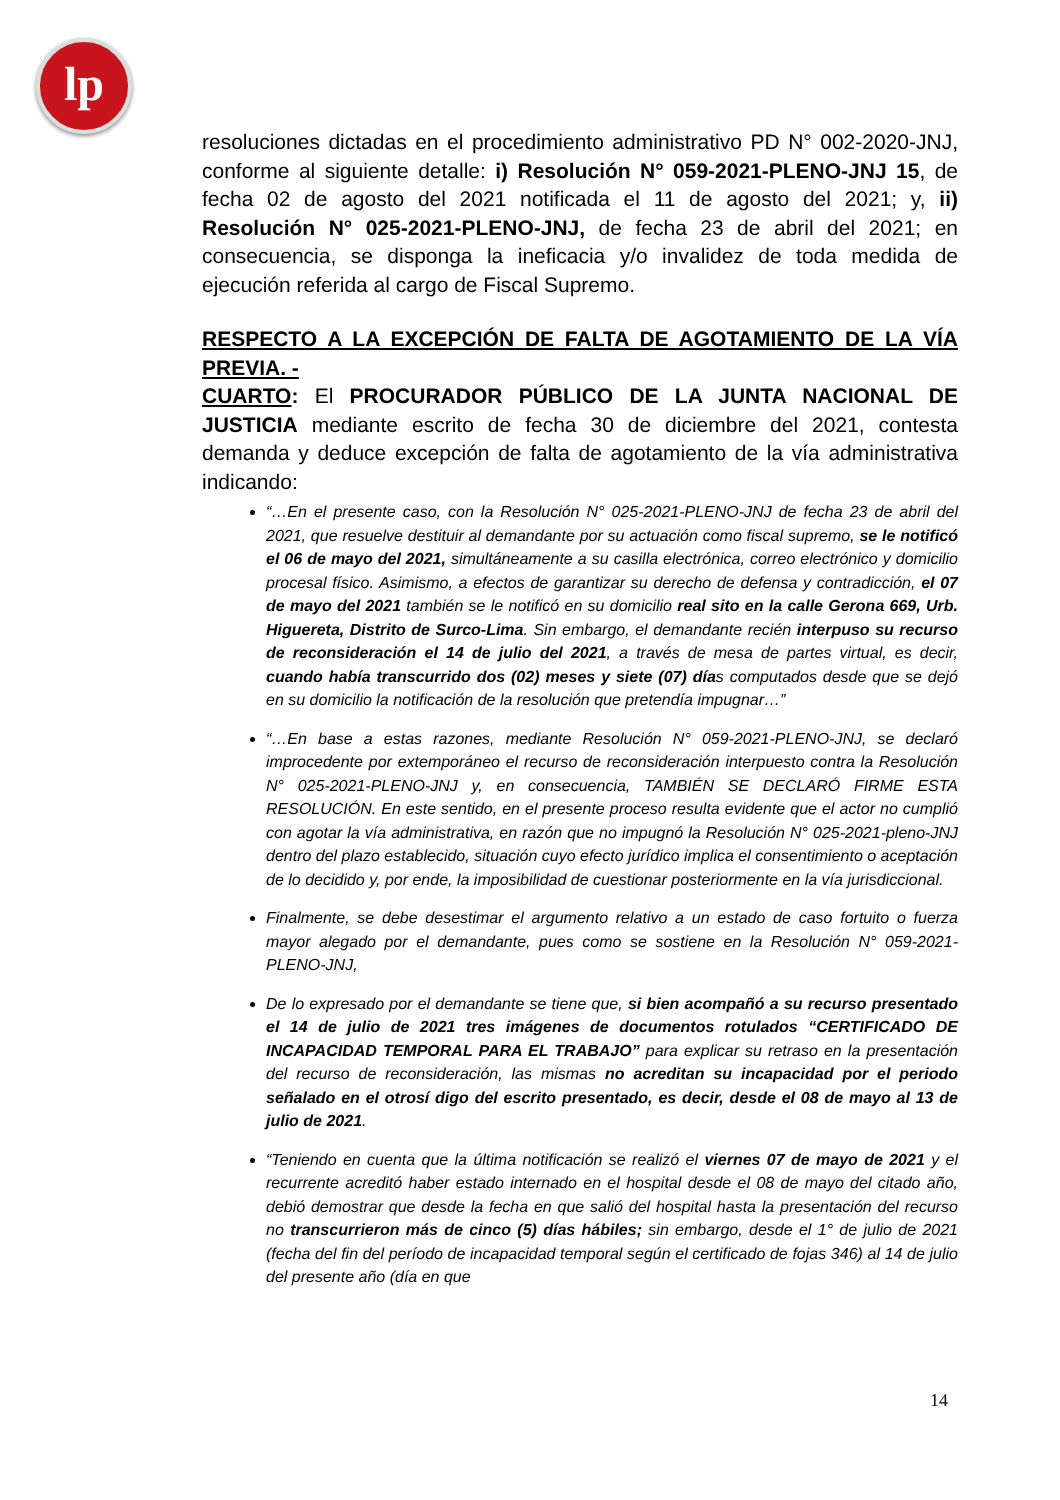lp
resoluciones dictadas en el procedimiento administrativo PD N° 002-2020-JNJ, conforme al siguiente detalle: i) Resolución N° 059-2021-PLENO-JNJ 15, de fecha 02 de agosto del 2021 notificada el 11 de agosto del 2021; y, ii) Resolución N° 025-2021-PLENO-JNJ, de fecha 23 de abril del 2021; en consecuencia, se disponga la ineficacia y/o invalidez de toda medida de ejecución referida al cargo de Fiscal Supremo.
RESPECTO A LA EXCEPCIÓN DE FALTA DE AGOTAMIENTO DE LA VÍA PREVIA. -
CUARTO: El PROCURADOR PÚBLICO DE LA JUNTA NACIONAL DE JUSTICIA mediante escrito de fecha 30 de diciembre del 2021, contesta demanda y deduce excepción de falta de agotamiento de la vía administrativa indicando:
“…En el presente caso, con la Resolución N° 025-2021-PLENO-JNJ de fecha 23 de abril del 2021, que resuelve destituir al demandante por su actuación como fiscal supremo, se le notificó el 06 de mayo del 2021, simultáneamente a su casilla electrónica, correo electrónico y domicilio procesal físico. Asimismo, a efectos de garantizar su derecho de defensa y contradicción, el 07 de mayo del 2021 también se le notificó en su domicilio real sito en la calle Gerona 669, Urb. Higuereta, Distrito de Surco-Lima. Sin embargo, el demandante recién interpuso su recurso de reconsideración el 14 de julio del 2021, a través de mesa de partes virtual, es decir, cuando había transcurrido dos (02) meses y siete (07) días computados desde que se dejó en su domicilio la notificación de la resolución que pretendía impugnar…”
“…En base a estas razones, mediante Resolución N° 059-2021-PLENO-JNJ, se declaró improcedente por extemporáneo el recurso de reconsideración interpuesto contra la Resolución N° 025-2021-PLENO-JNJ y, en consecuencia, TAMBIÉN SE DECLARÓ FIRME ESTA RESOLUCIÓN. En este sentido, en el presente proceso resulta evidente que el actor no cumplió con agotar la vía administrativa, en razón que no impugnó la Resolución N° 025-2021-pleno-JNJ dentro del plazo establecido, situación cuyo efecto jurídico implica el consentimiento o aceptación de lo decidido y, por ende, la imposibilidad de cuestionar posteriormente en la vía jurisdiccional.
Finalmente, se debe desestimar el argumento relativo a un estado de caso fortuito o fuerza mayor alegado por el demandante, pues como se sostiene en la Resolución N° 059-2021-PLENO-JNJ,
De lo expresado por el demandante se tiene que, si bien acompañó a su recurso presentado el 14 de julio de 2021 tres imágenes de documentos rotulados “CERTIFICADO DE INCAPACIDAD TEMPORAL PARA EL TRABAJO” para explicar su retraso en la presentación del recurso de reconsideración, las mismas no acreditan su incapacidad por el periodo señalado en el otrosí digo del escrito presentado, es decir, desde el 08 de mayo al 13 de julio de 2021.
“Teniendo en cuenta que la última notificación se realizó el viernes 07 de mayo de 2021 y el recurrente acreditó haber estado internado en el hospital desde el 08 de mayo del citado año, debió demostrar que desde la fecha en que salió del hospital hasta la presentación del recurso no transcurrieron más de cinco (5) días hábiles; sin embargo, desde el 1° de julio de 2021 (fecha del fin del período de incapacidad temporal según el certificado de fojas 346) al 14 de julio del presente año (día en que
14